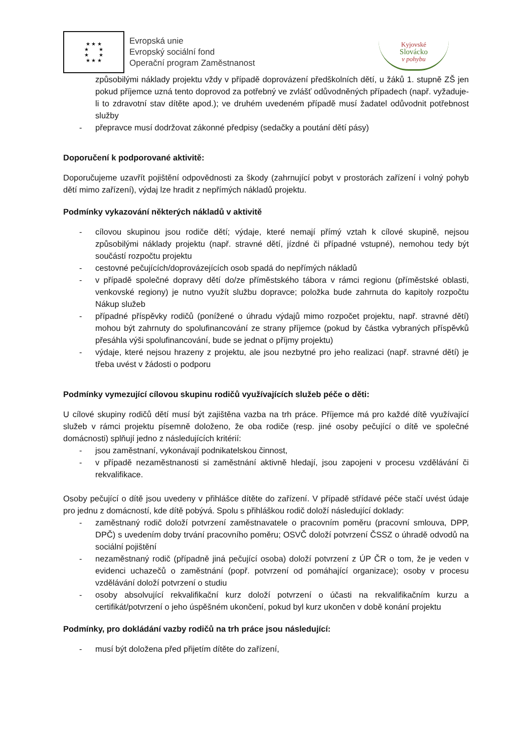★ ★ ★
★ ★
★ ★
★ ★ ★
Evropská unie
Evropský sociální fond
Operační program Zaměstnanost
Kyjovské
Slovácko
v pohybu
způsobilými náklady projektu vždy v případě doprovázení předškolních dětí, u žáků 1. stupně ZŠ jen pokud příjemce uzná tento doprovod za potřebný ve zvlášť odůvodněných případech (např. vyžaduje-li to zdravotní stav dítěte apod.); ve druhém uvedeném případě musí žadatel odůvodnit potřebnost služby
- přepravce musí dodržovat zákonné předpisy (sedačky a poutání dětí pásy)
Doporučení k podporované aktivitě:
Doporučujeme uzavřít pojištění odpovědnosti za škody (zahrnující pobyt v prostorách zařízení i volný pohyb dětí mimo zařízení), výdaj lze hradit z nepřímých nákladů projektu.
Podmínky vykazování některých nákladů v aktivitě
- cílovou skupinou jsou rodiče dětí; výdaje, které nemají přímý vztah k cílové skupině, nejsou způsobilými náklady projektu (např. stravné dětí, jízdné či případné vstupné), nemohou tedy být součástí rozpočtu projektu
- cestovné pečujících/doprovázejících osob spadá do nepřímých nákladů
- v případě společné dopravy dětí do/ze příměstského tábora v rámci regionu (příměstské oblasti, venkovské regiony) je nutno využít službu dopravce; položka bude zahrnuta do kapitoly rozpočtu Nákup služeb
- případné příspěvky rodičů (ponížené o úhradu výdajů mimo rozpočet projektu, např. stravné dětí) mohou být zahrnuty do spolufinancování ze strany příjemce (pokud by částka vybraných příspěvků přesáhla výši spolufinancování, bude se jednat o příjmy projektu)
- výdaje, které nejsou hrazeny z projektu, ale jsou nezbytné pro jeho realizaci (např. stravné dětí) je třeba uvést v žádosti o podporu
Podmínky vymezující cílovou skupinu rodičů využívajících služeb péče o děti:
U cílové skupiny rodičů dětí musí být zajištěna vazba na trh práce. Příjemce má pro každé dítě využívající služeb v rámci projektu písemně doloženo, že oba rodiče (resp. jiné osoby pečující o dítě ve společné domácnosti) splňují jedno z následujících kritérií:
- jsou zaměstnaní, vykonávají podnikatelskou činnost,
- v případě nezaměstnanosti si zaměstnání aktivně hledají, jsou zapojeni v procesu vzdělávání či rekvalifikace.
Osoby pečující o dítě jsou uvedeny v přihlášce dítěte do zařízení. V případě střídavé péče stačí uvést údaje pro jednu z domácností, kde dítě pobývá. Spolu s přihláškou rodič doloží následující doklady:
- zaměstnaný rodič doloží potvrzení zaměstnavatele o pracovním poměru (pracovní smlouva, DPP, DPČ) s uvedením doby trvání pracovního poměru; OSVČ doloží potvrzení ČSSZ o úhradě odvodů na sociální pojištění
- nezaměstnaný rodič (případně jiná pečující osoba) doloží potvrzení z ÚP ČR o tom, že je veden v evidenci uchazečů o zaměstnání (popř. potvrzení od pomáhající organizace); osoby v procesu vzdělávání doloží potvrzení o studiu
- osoby absolvující rekvalifikační kurz doloží potvrzení o účasti na rekvalifikačním kurzu a certifikát/potvrzení o jeho úspěšném ukončení, pokud byl kurz ukončen v době konání projektu
Podmínky, pro dokládání vazby rodičů na trh práce jsou následující:
- musí být doložena před přijetím dítěte do zařízení,